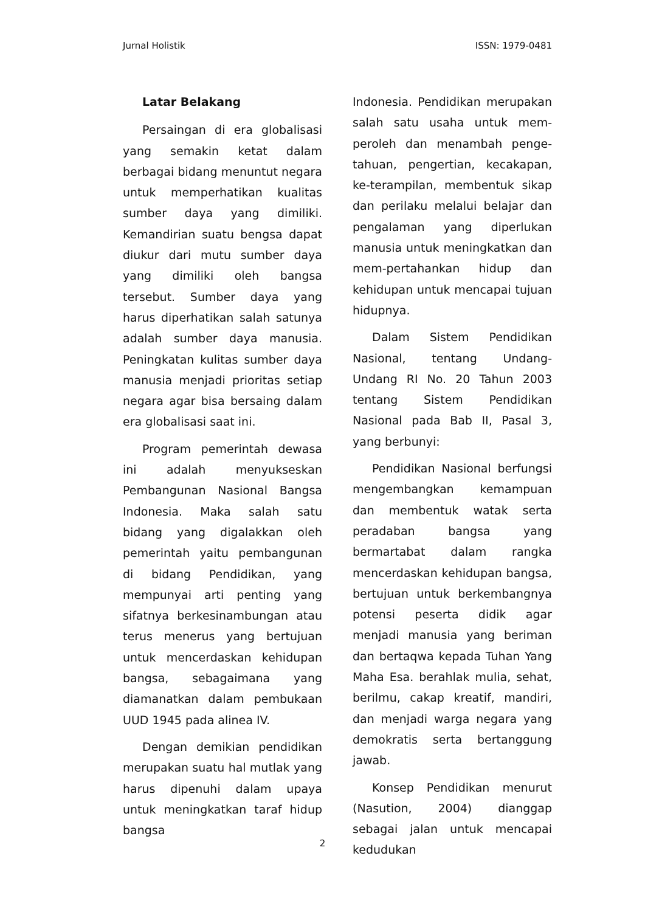Jurnal Holistik ISSN: 1979-0481
Latar Belakang
Persaingan di era globalisasi yang semakin ketat dalam berbagai bidang menuntut negara untuk memperhatikan kualitas sumber daya yang dimiliki. Kemandirian suatu bengsa dapat diukur dari mutu sumber daya yang dimiliki oleh bangsa tersebut. Sumber daya yang harus diperhatikan salah satunya adalah sumber daya manusia. Peningkatan kulitas sumber daya manusia menjadi prioritas setiap negara agar bisa bersaing dalam era globalisasi saat ini.
Program pemerintah dewasa ini adalah menyukseskan Pembangunan Nasional Bangsa Indonesia. Maka salah satu bidang yang digalakkan oleh pemerintah yaitu pembangunan di bidang Pendidikan, yang mempunyai arti penting yang sifatnya berkesinambungan atau terus menerus yang bertujuan untuk mencerdaskan kehidupan bangsa, sebagaimana yang diamanatkan dalam pembukaan UUD 1945 pada alinea IV.
Dengan demikian pendidikan merupakan suatu hal mutlak yang harus dipenuhi dalam upaya untuk meningkatkan taraf hidup bangsa
Indonesia. Pendidikan merupakan salah satu usaha untuk mem-peroleh dan menambah penge-tahuan, pengertian, kecakapan, ke-terampilan, membentuk sikap dan perilaku melalui belajar dan pengalaman yang diperlukan manusia untuk meningkatkan dan mem-pertahankan hidup dan kehidupan untuk mencapai tujuan hidupnya.
Dalam Sistem Pendidikan Nasional, tentang Undang-Undang RI No. 20 Tahun 2003 tentang Sistem Pendidikan Nasional pada Bab II, Pasal 3, yang berbunyi:
Pendidikan Nasional berfungsi mengembangkan kemampuan dan membentuk watak serta peradaban bangsa yang bermartabat dalam rangka mencerdaskan kehidupan bangsa, bertujuan untuk berkembangnya potensi peserta didik agar menjadi manusia yang beriman dan bertaqwa kepada Tuhan Yang Maha Esa. berahlak mulia, sehat, berilmu, cakap kreatif, mandiri, dan menjadi warga negara yang demokratis serta bertanggung jawab.
Konsep Pendidikan menurut (Nasution, 2004) dianggap sebagai jalan untuk mencapai kedudukan
2